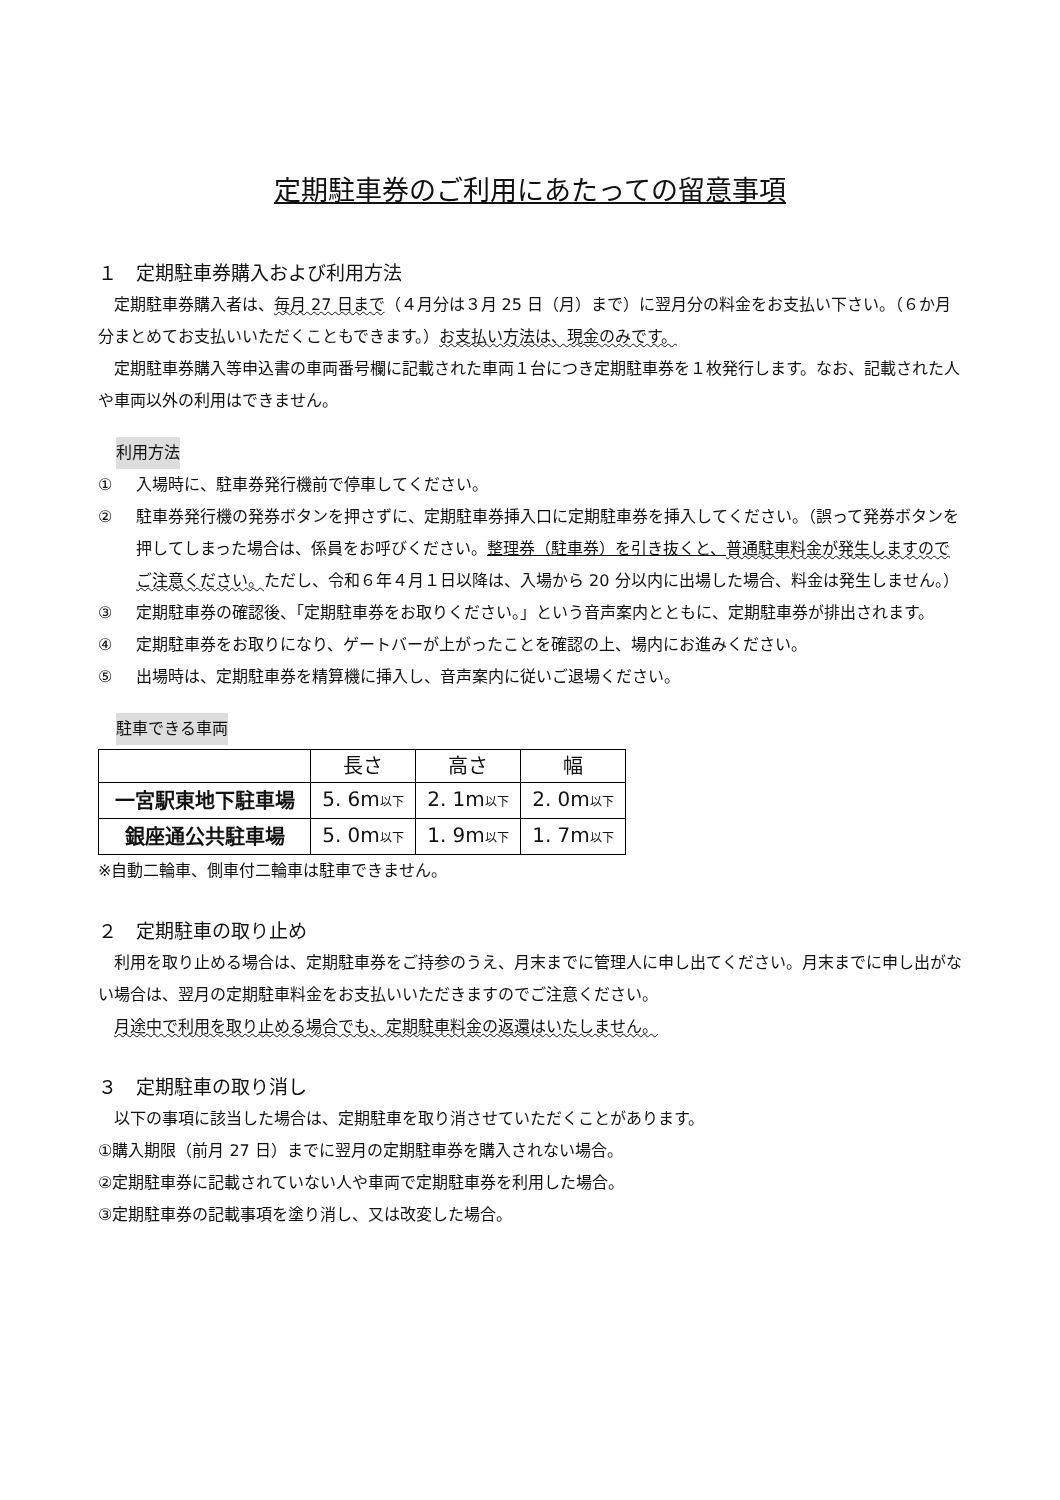定期駐車券のご利用にあたっての留意事項
１　定期駐車券購入および利用方法
定期駐車券購入者は、毎月 27 日まで（４月分は３月 25 日（月）まで）に翌月分の料金をお支払い下さい。（６か月分まとめてお支払いいただくこともできます。）お支払い方法は、現金のみです。
定期駐車券購入等申込書の車両番号欄に記載された車両１台につき定期駐車券を１枚発行します。なお、記載された人や車両以外の利用はできません。
利用方法
① 入場時に、駐車券発行機前で停車してください。
② 駐車券発行機の発券ボタンを押さずに、定期駐車券挿入口に定期駐車券を挿入してください。（誤って発券ボタンを押してしまった場合は、係員をお呼びください。整理券（駐車券）を引き抜くと、普通駐車料金が発生しますのでご注意ください。ただし、令和６年４月１日以降は、入場から 20 分以内に出場した場合、料金は発生しません。）
③ 定期駐車券の確認後、「定期駐車券をお取りください。」という音声案内とともに、定期駐車券が排出されます。
④ 定期駐車券をお取りになり、ゲートバーが上がったことを確認の上、場内にお進みください。
⑤ 出場時は、定期駐車券を精算機に挿入し、音声案内に従いご退場ください。
駐車できる車両
| | 長さ | 高さ | 幅 |
| --- | --- | --- | --- |
| 一宮駅東地下駐車場 | 5. 6m 以下 | 2. 1m 以下 | 2. 0m 以下 |
| 銀座通公共駐車場 | 5. 0m 以下 | 1. 9m 以下 | 1. 7m 以下 |
※自動二輪車、側車付二輪車は駐車できません。
２　定期駐車の取り止め
利用を取り止める場合は、定期駐車券をご持参のうえ、月末までに管理人に申し出てください。月末までに申し出がない場合は、翌月の定期駐車料金をお支払いいただきますのでご注意ください。
月途中で利用を取り止める場合でも、定期駐車料金の返還はいたしません。
３　定期駐車の取り消し
以下の事項に該当した場合は、定期駐車を取り消させていただくことがあります。
①購入期限（前月 27 日）までに翌月の定期駐車券を購入されない場合。
②定期駐車券に記載されていない人や車両で定期駐車券を利用した場合。
③定期駐車券の記載事項を塗り消し、又は改変した場合。